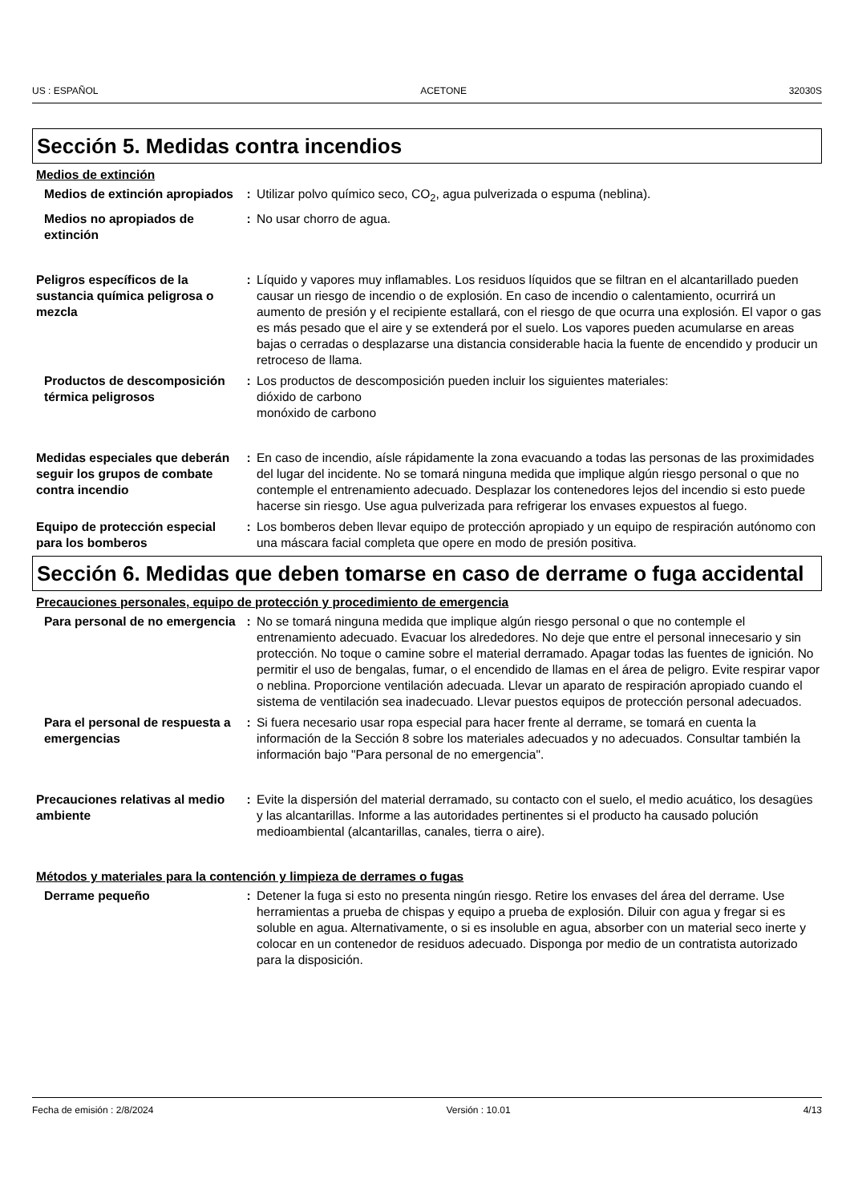US : ESPAÑOL ACETONE 32030S
Sección 5. Medidas contra incendios
Medios de extinción
Medios de extinción apropiados
: Utilizar polvo químico seco, CO<sub>2</sub>, agua pulverizada o espuma (neblina).
Medios no apropiados de extinción
: No usar chorro de agua.
Peligros específicos de la sustancia química peligrosa o mezcla
: Líquido y vapores muy inflamables. Los residuos líquidos que se filtran en el alcantarillado pueden causar un riesgo de incendio o de explosión. En caso de incendio o calentamiento, ocurrirá un aumento de presión y el recipiente estallará, con el riesgo de que ocurra una explosión. El vapor o gas es más pesado que el aire y se extenderá por el suelo. Los vapores pueden acumularse en areas bajas o cerradas o desplazarse una distancia considerable hacia la fuente de encendido y producir un retroceso de llama.
Productos de descomposición térmica peligrosos
: Los productos de descomposición pueden incluir los siguientes materiales:
dióxido de carbono
monóxido de carbono
Medidas especiales que deberán seguir los grupos de combate contra incendio
: En caso de incendio, aísle rápidamente la zona evacuando a todas las personas de las proximidades del lugar del incidente. No se tomará ninguna medida que implique algún riesgo personal o que no contemple el entrenamiento adecuado. Desplazar los contenedores lejos del incendio si esto puede hacerse sin riesgo. Use agua pulverizada para refrigerar los envases expuestos al fuego.
Equipo de protección especial para los bomberos
: Los bomberos deben llevar equipo de protección apropiado y un equipo de respiración autónomo con una máscara facial completa que opere en modo de presión positiva.
Sección 6. Medidas que deben tomarse en caso de derrame o fuga accidental
Precauciones personales, equipo de protección y procedimiento de emergencia
Para personal de no emergencia
: No se tomará ninguna medida que implique algún riesgo personal o que no contemple el entrenamiento adecuado. Evacuar los alrededores. No deje que entre el personal innecesario y sin protección. No toque o camine sobre el material derramado. Apagar todas las fuentes de ignición. No permitir el uso de bengalas, fumar, o el encendido de llamas en el área de peligro. Evite respirar vapor o neblina. Proporcione ventilación adecuada. Llevar un aparato de respiración apropiado cuando el sistema de ventilación sea inadecuado. Llevar puestos equipos de protección personal adecuados.
Para el personal de respuesta a emergencias
: Si fuera necesario usar ropa especial para hacer frente al derrame, se tomará en cuenta la información de la Sección 8 sobre los materiales adecuados y no adecuados. Consultar también la información bajo "Para personal de no emergencia".
Precauciones relativas al medio ambiente
: Evite la dispersión del material derramado, su contacto con el suelo, el medio acuático, los desagües y las alcantarillas. Informe a las autoridades pertinentes si el producto ha causado polución medioambiental (alcantarillas, canales, tierra o aire).
Métodos y materiales para la contención y limpieza de derrames o fugas
Derrame pequeño : Detener la fuga si esto no presenta ningún riesgo. Retire los envases del área del derrame. Use herramientas a prueba de chispas y equipo a prueba de explosión. Diluir con agua y fregar si es soluble en agua. Alternativamente, o si es insoluble en agua, absorber con un material seco inerte y colocar en un contenedor de residuos adecuado. Disponga por medio de un contratista autorizado para la disposición.
Fecha de emisión : 2/8/2024 Versión : 10.01 4/13